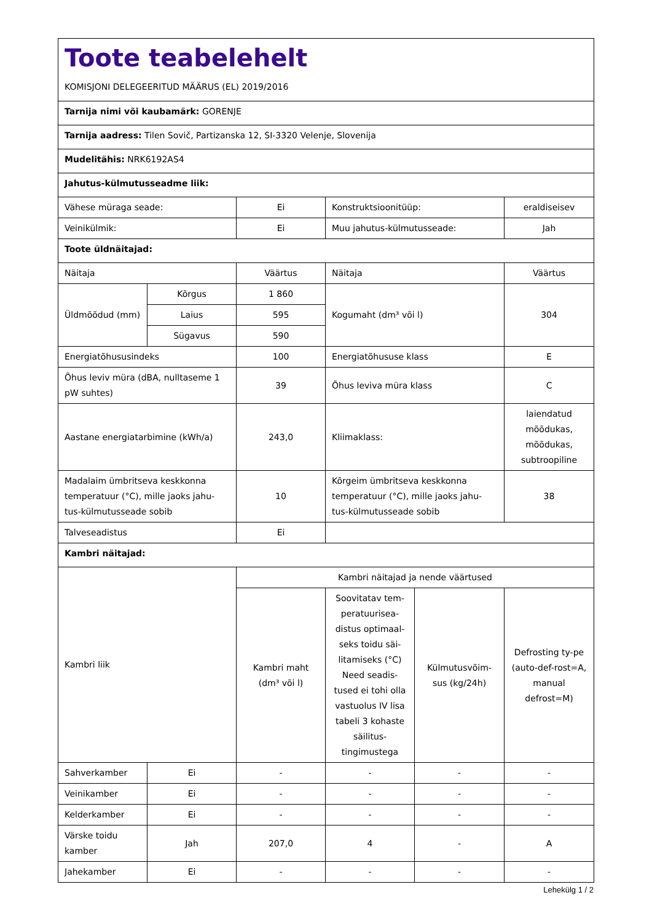| Toote teabelehelt KOMISJONI DELEGEERITUD MÄÄRUS (EL) 2019/2016 | | | | | |
| Tarnija nimi või kaubamärk: GORENJE | | | | | |
| Tarnija aadress: Tilen Sovič, Partizanska 12, SI-3320 Velenje, Slovenija | | | | | |
| Mudelitähis: NRK6192AS4 | | | | | |
| Jahutus-külmutusseadme liik: | | | | | |
| Vähese müraga seade: | | Ei | Konstruktsioonitüüp: | | eraldiseisev |
| Veinikülmik: | | Ei | Muu jahutus-külmutusseade: | | Jah |
| Toote üldnäitajad: | | | | | |
| Näitaja | | Väärtus | Näitaja | | Väärtus |
| Üldmõõdud (mm) | Kõrgus | 1 860 | Kogumaht (dm³ või l) | | 304 |
| | Laius | 595 | | | |
| | Sügavus | 590 | | | |
| Energiatõhususindeks | | 100 | Energiatõhususe klass | | E |
| Õhus leviv müra (dBA, nulltaseme 1 pW suhtes) | | 39 | Õhus leviva müra klass | | C |
| Aastane energiatarbimine (kWh/a) | | 243,0 | Kliimaklass: | | laiendatud mõõdukas, mõõdukas, subtroopiline |
| Madalaim ümbritseva keskkonna temperatuur (°C), mille jaoks jahu-tus-külmutusseade sobib | | 10 | Kõrgeim ümbritseva keskkonna temperatuur (°C), mille jaoks jahu-tus-külmutusseade sobib | | 38 |
| Talveseadistus | | Ei | | | |
| Kambri näitajad: | | | | | |
| Kambri liik | | Kambri näitajad ja nende väärtused | | | |
| | | Kambri maht (dm³ või l) | Soovitatav tem-peratuurisea-distus optimaal-seks toidu säi-litamiseks (°C) Need seadis-tused ei tohi olla vastuolus IV lisa tabeli 3 kohaste säilitus-tingimustega | Külmutusvõim-sus (kg/24h) | Defrosting ty-pe (auto-def-rost=A, manual defrost=M) |
| Sahverkamber | Ei | - | - | - | - |
| Veinikamber | Ei | - | - | - | - |
| Kelderkamber | Ei | - | - | - | - |
| Värske toidu kamber | Jah | 207,0 | 4 | - | A |
| Jahekamber | Ei | - | - | - | - |
Lehekülg 1 / 2